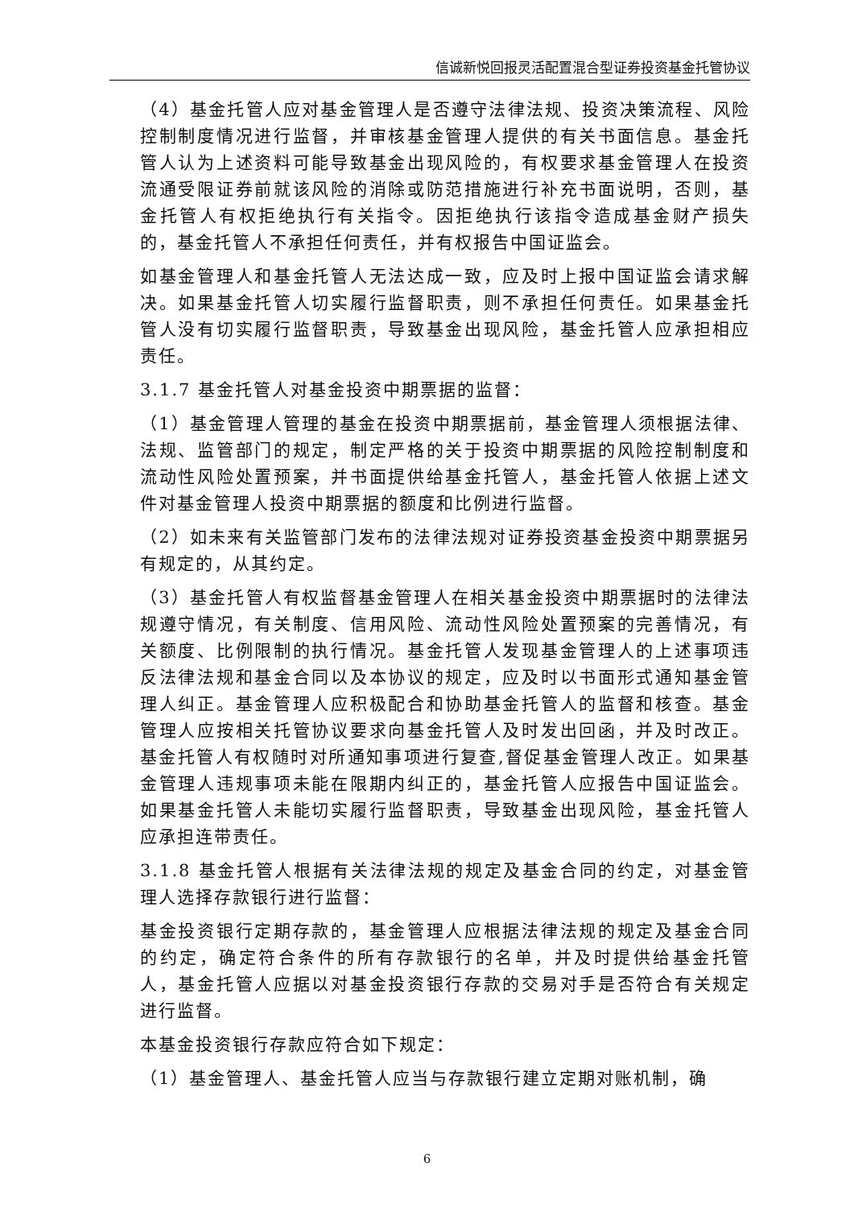信诚新悦回报灵活配置混合型证券投资基金托管协议
（4）基金托管人应对基金管理人是否遵守法律法规、投资决策流程、风险控制制度情况进行监督，并审核基金管理人提供的有关书面信息。基金托管人认为上述资料可能导致基金出现风险的，有权要求基金管理人在投资流通受限证券前就该风险的消除或防范措施进行补充书面说明，否则，基金托管人有权拒绝执行有关指令。因拒绝执行该指令造成基金财产损失的，基金托管人不承担任何责任，并有权报告中国证监会。
如基金管理人和基金托管人无法达成一致，应及时上报中国证监会请求解决。如果基金托管人切实履行监督职责，则不承担任何责任。如果基金托管人没有切实履行监督职责，导致基金出现风险，基金托管人应承担相应责任。
3.1.7 基金托管人对基金投资中期票据的监督：
（1）基金管理人管理的基金在投资中期票据前，基金管理人须根据法律、法规、监管部门的规定，制定严格的关于投资中期票据的风险控制制度和流动性风险处置预案，并书面提供给基金托管人，基金托管人依据上述文件对基金管理人投资中期票据的额度和比例进行监督。
（2）如未来有关监管部门发布的法律法规对证券投资基金投资中期票据另有规定的，从其约定。
（3）基金托管人有权监督基金管理人在相关基金投资中期票据时的法律法规遵守情况，有关制度、信用风险、流动性风险处置预案的完善情况，有关额度、比例限制的执行情况。基金托管人发现基金管理人的上述事项违反法律法规和基金合同以及本协议的规定，应及时以书面形式通知基金管理人纠正。基金管理人应积极配合和协助基金托管人的监督和核查。基金管理人应按相关托管协议要求向基金托管人及时发出回函，并及时改正。基金托管人有权随时对所通知事项进行复查,督促基金管理人改正。如果基金管理人违规事项未能在限期内纠正的，基金托管人应报告中国证监会。如果基金托管人未能切实履行监督职责，导致基金出现风险，基金托管人应承担连带责任。
3.1.8 基金托管人根据有关法律法规的规定及基金合同的约定，对基金管理人选择存款银行进行监督：
基金投资银行定期存款的，基金管理人应根据法律法规的规定及基金合同的约定，确定符合条件的所有存款银行的名单，并及时提供给基金托管人，基金托管人应据以对基金投资银行存款的交易对手是否符合有关规定进行监督。
本基金投资银行存款应符合如下规定：
（1）基金管理人、基金托管人应当与存款银行建立定期对账机制，确
6